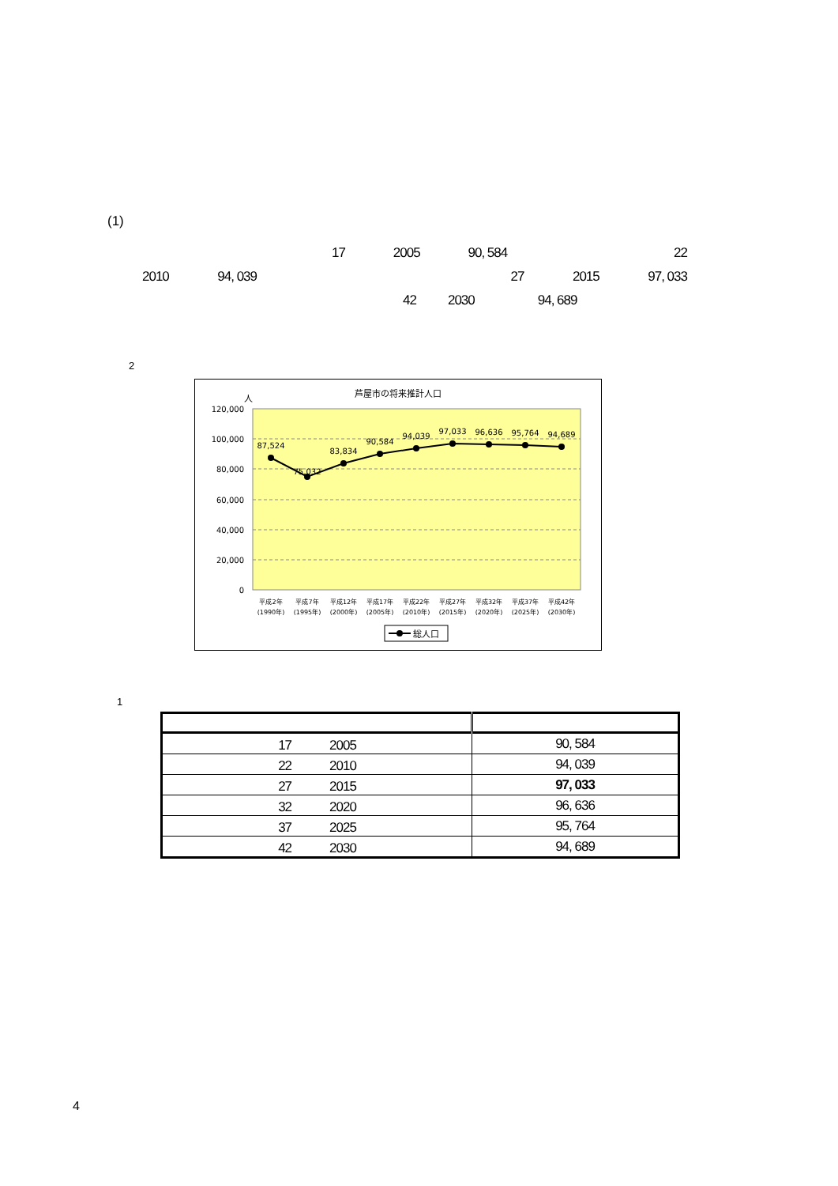(1)
17 2005 90, 584 22
2010 94, 039 27 2015 97, 033
42 2030 94, 689
2
芦屋市の将来推計人口
人
120,000
100,000
80,000
60,000
40,000
20,000
0
87,524
75,032
83,834
90,584
94,039
97,033
96,636
95,764
94,689
平成2年
(1990年)
平成7年
(1995年)
平成12年
(2000年)
平成17年
(2005年)
平成22年
(2010年)
平成27年
(2015年)
平成32年
(2020年)
平成37年
(2025年)
平成42年
(2030年)
総人口
1
| 17 2005 | 90, 584 |
| 22 2010 | 94, 039 |
| 27 2015 | 97, 033 |
| 32 2020 | 96, 636 |
| 37 2025 | 95, 764 |
| 42 2030 | 94, 689 |
4